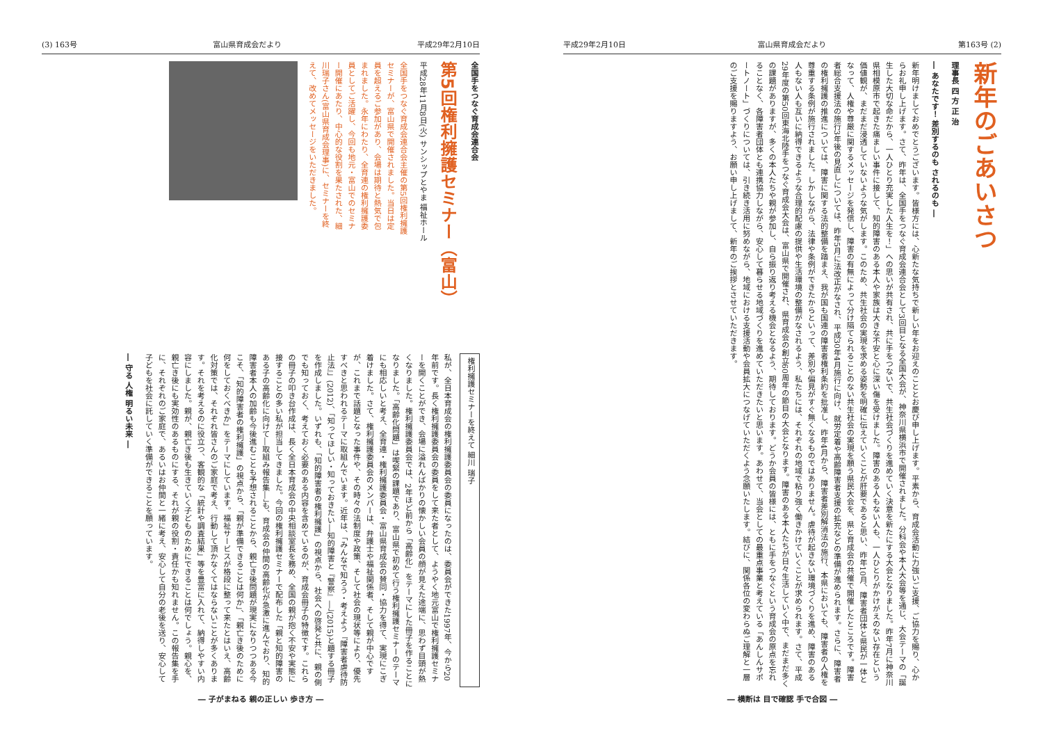(3) 163号 富山県育成会だより 平成29年2月10日
全国手をつなぐ育成会連合会
第5回権利擁護セミナー（富山）
平成28年11月8日(火) サンシップとやま 福祉ホール
全国手をつなぐ育成会連合会主催の第5回権利擁護セミナーが、富山県で開催されました。当日は定員を超えるご参加があり、会場は期待と熱気で包まれました。永年にわたり、全育連の権利擁護委員としてご活躍し、今回も地元・富山でのセミナー開催にあたり、中心的な役割を果たされた、細川瑞子さん(富山県育成会理事)に、セミナーを終えて、改めてメッセージをいただきました。
権利擁護セミナーを終えて 細川 瑞子
私が、全日本育成会の権利擁護委員会の委員になったのは、委員会ができた1997年、今から20年前です。長く権利擁護委員会の委員をして来た者として、ようやく地元富山で権利擁護セミナーを開くことができ、会場に溢れんばかりの懐かしい会員の顔が見えた途端に、思わず目頭が熱くなりました。権利擁護委員会では、2年ほど前から「高齢化」をテーマにした冊子を作ることになりました。「高齢化問題」は喫緊の課題であり、富山県で初めて行う権利擁護セミナーのテーマにも相応しいと考え、全育連・権利擁護委員会・富山県育成会の賛同・協力を得て、実現にこぎ着けました。さて、権利擁護委員会のメンバーは、弁護士や福祉関係者、そして親が中心ですが、これまで話題となった事件や、その時々の法制度や政策、そして社会の現状等により、優先すべきと思われるテーマに取組んでいます。近年は、「みんなで知ろう・考えよう『障害者虐待防止法』」(2012)、「知ってほしい・知っておきたい―知的障害と『警察』―」(2015)と題する冊子を作成しました。いずれも、「知的障害者の権利擁護」の視点から、社会への啓発と共に、親の側でも知っておく、考えておく必要のある内容を含めているのが、育成会冊子の特徴です。これらの冊子の叩き台作成は、長く全日本育成会の中央相談室長を務め、全国の親が抱く不安や実態に接することの多い私が担当してきました。今回の権利擁護セミナーで配布した「親と知的障害のある子の高齢化に向けて―取組み報告集―」も、育成会の仲間の高齢化が急激に進んでおり、知的障害者本人の加齢も今後進むことも予想されることから、親亡き後問題が現実になりつつある今こそ、「知的障害者の権利擁護」の視点から、「親が準備できることは何か」、「親亡き後のために何をしておくべきか」をテーマにしています。福祉サービスが格段に整って来たとはいえ、高齢化対策では、それぞれ皆さんのご家庭で考え、行動して頂かなくてはならないことが多くあります。それを考えるのに役立つ、客観的な「統計や調査結果」等を豊富に入れて、納得しやすい内容にしました。親が、親亡き後も生きていく子どものためにできることは何でしょう。親心を、親亡き後にも実効性のあるものにする、それが親の役割・責任かも知れません。この報告集を手に、それぞれのご家庭で、あるいはお仲間と一緒に考え、安心して自分の老後を送り、安心して子どもを社会に託していく準備ができることを願っています。
― 守る 人権 明るい未来 ―
― 子がまねる 親の正しい 歩き方 ―
平成29年2月10日 富山県育成会だより 第163号 (2)
新年のごあいさつ
理事長 四 方 正 治
― あなたです！ 差別するのも されるのも ―
新年明けましておめでとうございます。皆様方には、心新たな気持ちで新しい年をお迎えのこととお慶び申し上げます。平素から、育成会活動に力強いご支援、ご協力を賜り、心からお礼申し上げます。さて、昨年は、全国手をつなぐ育成会連合会として3回目となる全国大会が、神奈川県横浜市で開催されました。分科会や本人大会等を通じ、大会テーマの「誕生した大切な命だから、一人ひとり充実した人生を！」への思いが共有され、共に手をつないで、共生社会づくりを進めていく決意を新たにする大会となりました。昨年7月に神奈川県相模原市で起きた痛ましい事件に接して、知的障害のある本人や家族は大きな不安と心に深い傷を受けました。障害のある人もない人も、一人ひとりがかけがえのない存在という価値観が、まだまだ浸透していないような気がします。このため、共生社会の実現を求める姿勢を明確に伝えていくことが肝要であると思い、昨年10月、障害者団体と県民が一体となって、人権や尊厳に関するメッセージを発信し、障害の有無によって分け隔てられることのない共生社会の実現を願う県民大会を、県と育成会の共催で開催したところです。障害者総合支援法の施行3年後の見直しについては、昨年5月に法改正がなされ、平成30年4月施行に向け、就労定着や高齢障害者支援の拡充などの準備が進められます。さらに、障害者の権利擁護の推進については、障害に関する法的整備を踏まえ、我が国も国連の障害者権利条約を批准し、昨年4月から、障害者差別解消法の施行、本県においても、障害者の人権を尊重する条例が施行されました。しかしながら、法律や条例ができたからといって、差別や偏見がすぐ無くなるものではありません。虐待が起きない環境づくりを進め、障害のある人もない人も互いに納得できるような合理的配慮の提供や生活環境の整備がなされるよう、私たちには、それぞれの地域で粘り強く働きかけていくことが求められます。さて、平成29年度の第50回東海北陸手をつなぐ育成会大会は、富山県で開催され、県育成会の創立60周年の節目の大会となります。障害のある本人たちが日々生活していく中で、まだまだ多くの課題がありますが、多くの本人たちや親が参加し、自ら振り返り考える機会となるよう、期待しております。どうか会員の皆様には、ともに手をつなぐという育成会の原点を忘れることなく、各障害者団体とも連携協力しながら、安心して暮らせる地域づくりを進めていただきたいと思います。あわせて、当会としての最重点事業と考えている「あんしんサポートノート」づくりについては、引き続き活用に努めながら、地域における支援活動や会員拡大につなげていただくよう念願いたします。結びに、関係各位の変わらぬご理解と一層のご支援を賜りますよう、お願い申し上げまして、新年のご挨拶とさせていただきます。
― 横断は 目で確認 手で合図 ―